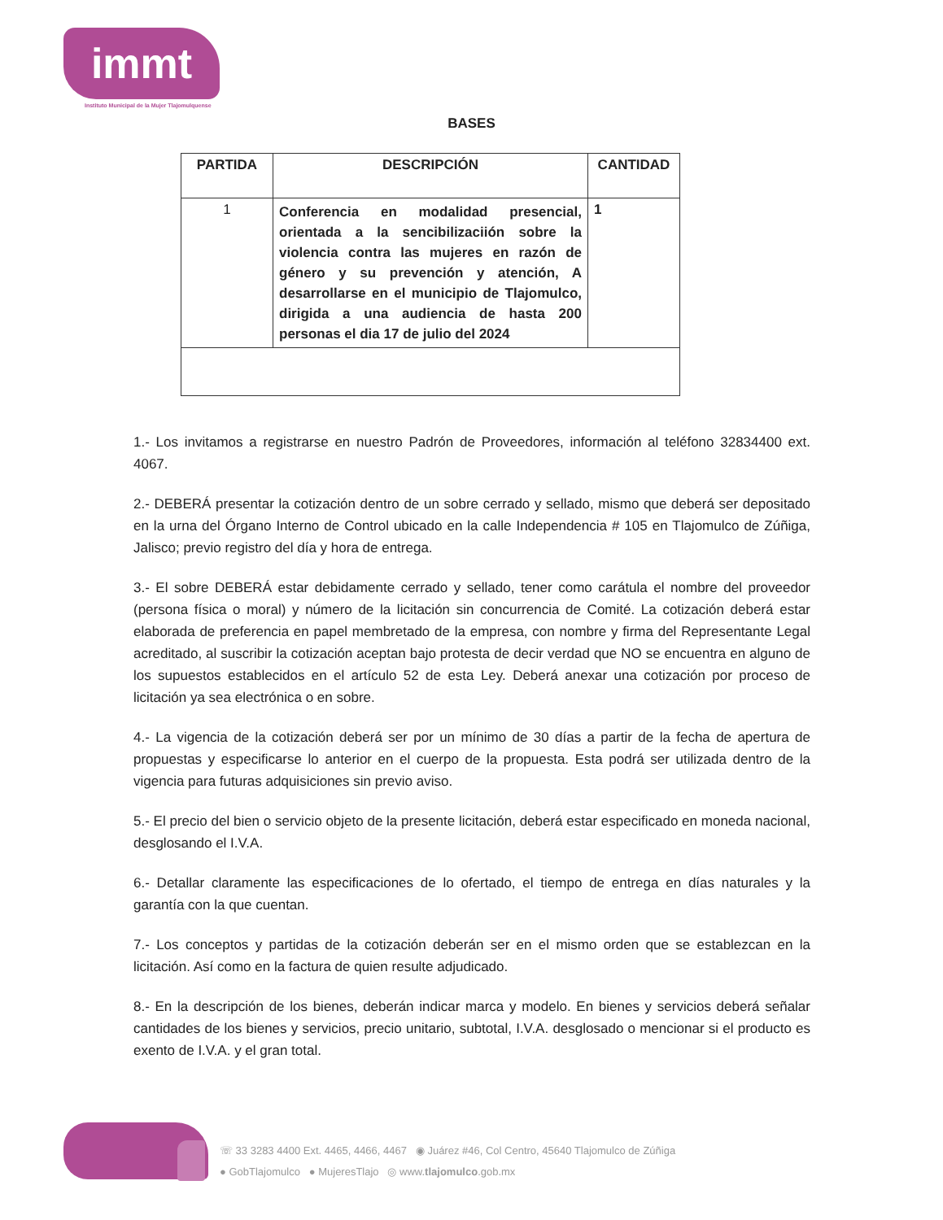immt
Instituto Municipal de la Mujer Tlajomulquense
BASES
| PARTIDA | DESCRIPCIÓN | CANTIDAD |
| --- | --- | --- |
| 1 | Conferencia en modalidad presencial, orientada a la sencibilizaciión sobre la violencia contra las mujeres en razón de género y su prevención y atención, A desarrollarse en el municipio de Tlajomulco, dirigida a una audiencia de hasta 200 personas el dia 17 de julio del 2024 | 1 |
1.- Los invitamos a registrarse en nuestro Padrón de Proveedores, información al teléfono 32834400 ext. 4067.
2.- DEBERÁ presentar la cotización dentro de un sobre cerrado y sellado, mismo que deberá ser depositado en la urna del Órgano Interno de Control ubicado en la calle Independencia # 105 en Tlajomulco de Zúñiga, Jalisco; previo registro del día y hora de entrega.
3.- El sobre DEBERÁ estar debidamente cerrado y sellado, tener como carátula el nombre del proveedor (persona física o moral) y número de la licitación sin concurrencia de Comité. La cotización deberá estar elaborada de preferencia en papel membretado de la empresa, con nombre y firma del Representante Legal acreditado, al suscribir la cotización aceptan bajo protesta de decir verdad que NO se encuentra en alguno de los supuestos establecidos en el artículo 52 de esta Ley. Deberá anexar una cotización por proceso de licitación ya sea electrónica o en sobre.
4.- La vigencia de la cotización deberá ser por un mínimo de 30 días a partir de la fecha de apertura de propuestas y especificarse lo anterior en el cuerpo de la propuesta. Esta podrá ser utilizada dentro de la vigencia para futuras adquisiciones sin previo aviso.
5.- El precio del bien o servicio objeto de la presente licitación, deberá estar especificado en moneda nacional, desglosando el I.V.A.
6.- Detallar claramente las especificaciones de lo ofertado, el tiempo de entrega en días naturales y la garantía con la que cuentan.
7.- Los conceptos y partidas de la cotización deberán ser en el mismo orden que se establezcan en la licitación. Así como en la factura de quien resulte adjudicado.
8.- En la descripción de los bienes, deberán indicar marca y modelo. En bienes y servicios deberá señalar cantidades de los bienes y servicios, precio unitario, subtotal, I.V.A. desglosado o mencionar si el producto es exento de I.V.A. y el gran total.
☏ 33 3283 4400 Ext. 4465, 4466, 4467 ◉ Juárez #46, Col Centro, 45640 Tlajomulco de Zúñiga
● GobTlajomulco ● MujeresTlajo ◎ www.tlajomulco.gob.mx